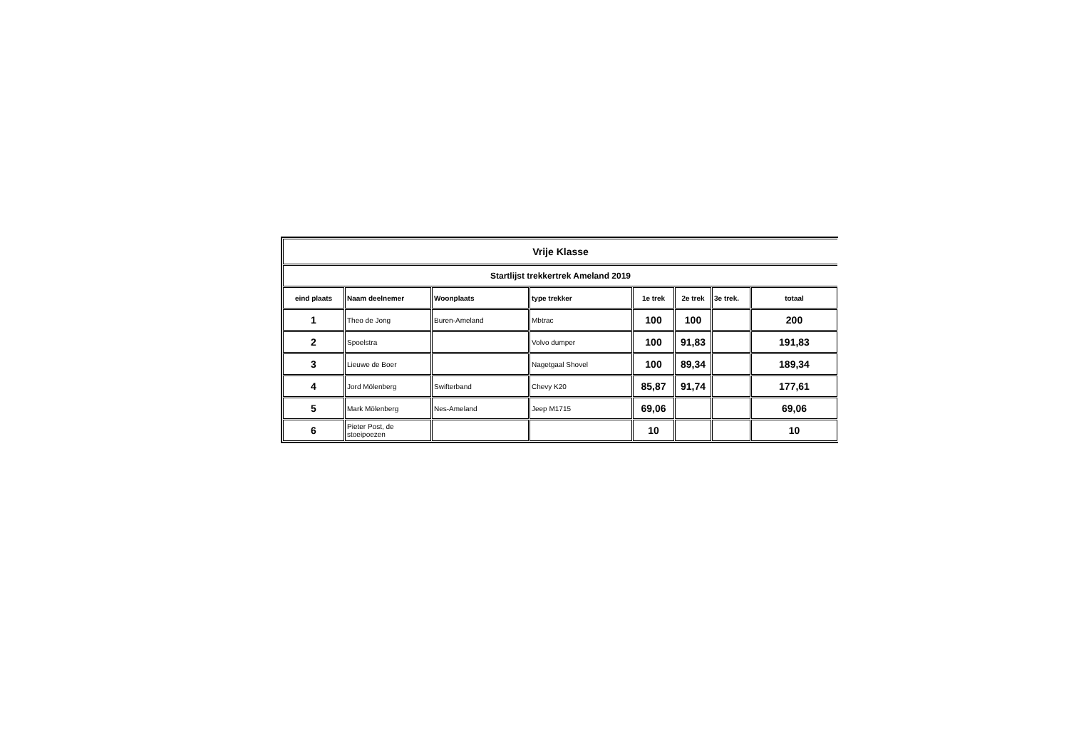| Vrije Klasse | | | | | | | |
| Startlijst trekkertrek Ameland 2019 | | | | | | | |
| eind plaats | Naam deelnemer | Woonplaats | type trekker | 1e trek | 2e trek | 3e trek. | totaal |
| 1 | Theo de Jong | Buren-Ameland | Mbtrac | 100 | 100 | | 200 |
| 2 | Spoelstra | | Volvo dumper | 100 | 91,83 | | 191,83 |
| 3 | Lieuwe de Boer | | Nagetgaal Shovel | 100 | 89,34 | | 189,34 |
| 4 | Jord Mölenberg | Swifterband | Chevy K20 | 85,87 | 91,74 | | 177,61 |
| 5 | Mark Mölenberg | Nes-Ameland | Jeep M1715 | 69,06 | | | 69,06 |
| 6 | Pieter Post, de stoeipoezen | | | 10 | | | 10 |